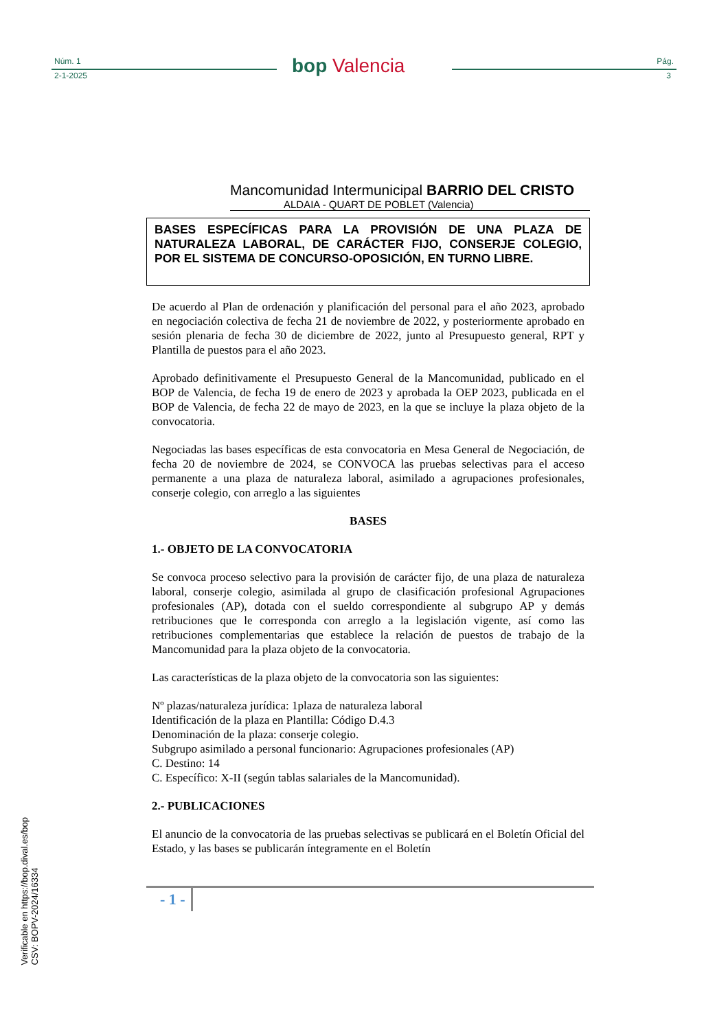Núm. 1
2-1-2025 bop Valencia Pág.
3
Mancomunidad Intermunicipal BARRIO DEL CRISTO
ALDAIA - QUART DE POBLET (Valencia)
BASES ESPECÍFICAS PARA LA PROVISIÓN DE UNA PLAZA DE NATURALEZA LABORAL, DE CARÁCTER FIJO, CONSERJE COLEGIO, POR EL SISTEMA DE CONCURSO-OPOSICIÓN, EN TURNO LIBRE.
De acuerdo al Plan de ordenación y planificación del personal para el año 2023, aprobado en negociación colectiva de fecha 21 de noviembre de 2022, y posteriormente aprobado en sesión plenaria de fecha 30 de diciembre de 2022, junto al Presupuesto general, RPT y Plantilla de puestos para el año 2023.
Aprobado definitivamente el Presupuesto General de la Mancomunidad, publicado en el BOP de Valencia, de fecha 19 de enero de 2023 y aprobada la OEP 2023, publicada en el BOP de Valencia, de fecha 22 de mayo de 2023, en la que se incluye la plaza objeto de la convocatoria.
Negociadas las bases específicas de esta convocatoria en Mesa General de Negociación, de fecha 20 de noviembre de 2024, se CONVOCA las pruebas selectivas para el acceso permanente a una plaza de naturaleza laboral, asimilado a agrupaciones profesionales, conserje colegio, con arreglo a las siguientes
BASES
1.- OBJETO DE LA CONVOCATORIA
Se convoca proceso selectivo para la provisión de carácter fijo, de una plaza de naturaleza laboral, conserje colegio, asimilada al grupo de clasificación profesional Agrupaciones profesionales (AP), dotada con el sueldo correspondiente al subgrupo AP y demás retribuciones que le corresponda con arreglo a la legislación vigente, así como las retribuciones complementarias que establece la relación de puestos de trabajo de la Mancomunidad para la plaza objeto de la convocatoria.
Las características de la plaza objeto de la convocatoria son las siguientes:
Nº plazas/naturaleza jurídica: 1plaza de naturaleza laboral
Identificación de la plaza en Plantilla: Código D.4.3
Denominación de la plaza: conserje colegio.
Subgrupo asimilado a personal funcionario: Agrupaciones profesionales (AP)
C. Destino: 14
C. Específico: X-II (según tablas salariales de la Mancomunidad).
2.- PUBLICACIONES
El anuncio de la convocatoria de las pruebas selectivas se publicará en el Boletín Oficial del Estado, y las bases se publicarán íntegramente en el Boletín
- 1 -
Verificable en https://bop.dival.es/bop
CSV: BOPV-2024/16334